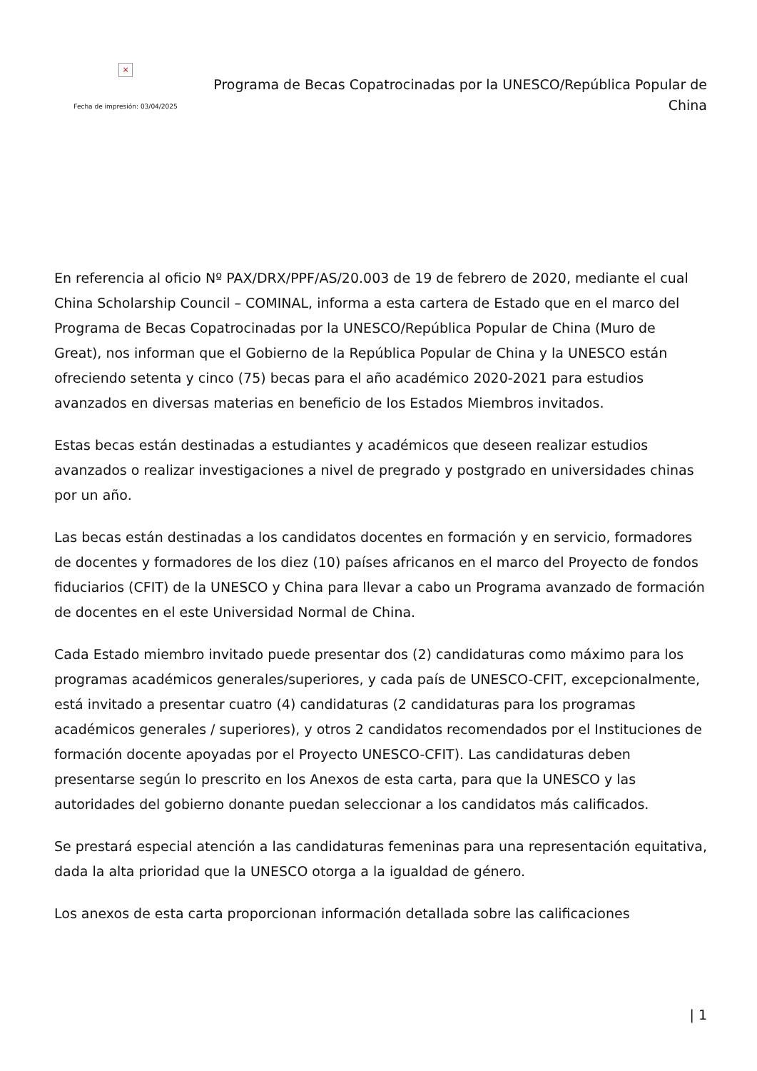×
Fecha de impresión: 03/04/2025
Programa de Becas Copatrocinadas por la UNESCO/República Popular de China
En referencia al oficio Nº PAX/DRX/PPF/AS/20.003 de 19 de febrero de 2020, mediante el cual China Scholarship Council – COMINAL, informa a esta cartera de Estado que en el marco del Programa de Becas Copatrocinadas por la UNESCO/República Popular de China (Muro de Great), nos informan que el Gobierno de la República Popular de China y la UNESCO están ofreciendo setenta y cinco (75) becas para el año académico 2020-2021 para estudios avanzados en diversas materias en beneficio de los Estados Miembros invitados.
Estas becas están destinadas a estudiantes y académicos que deseen realizar estudios avanzados o realizar investigaciones a nivel de pregrado y postgrado en universidades chinas por un año.
Las becas están destinadas a los candidatos docentes en formación y en servicio, formadores de docentes y formadores de los diez (10) países africanos en el marco del Proyecto de fondos fiduciarios (CFIT) de la UNESCO y China para llevar a cabo un Programa avanzado de formación de docentes en el este Universidad Normal de China.
Cada Estado miembro invitado puede presentar dos (2) candidaturas como máximo para los programas académicos generales/superiores, y cada país de UNESCO-CFIT, excepcionalmente, está invitado a presentar cuatro (4) candidaturas (2 candidaturas para los programas académicos generales / superiores), y otros 2 candidatos recomendados por el Instituciones de formación docente apoyadas por el Proyecto UNESCO-CFIT). Las candidaturas deben presentarse según lo prescrito en los Anexos de esta carta, para que la UNESCO y las autoridades del gobierno donante puedan seleccionar a los candidatos más calificados.
Se prestará especial atención a las candidaturas femeninas para una representación equitativa, dada la alta prioridad que la UNESCO otorga a la igualdad de género.
Los anexos de esta carta proporcionan información detallada sobre las calificaciones
| 1